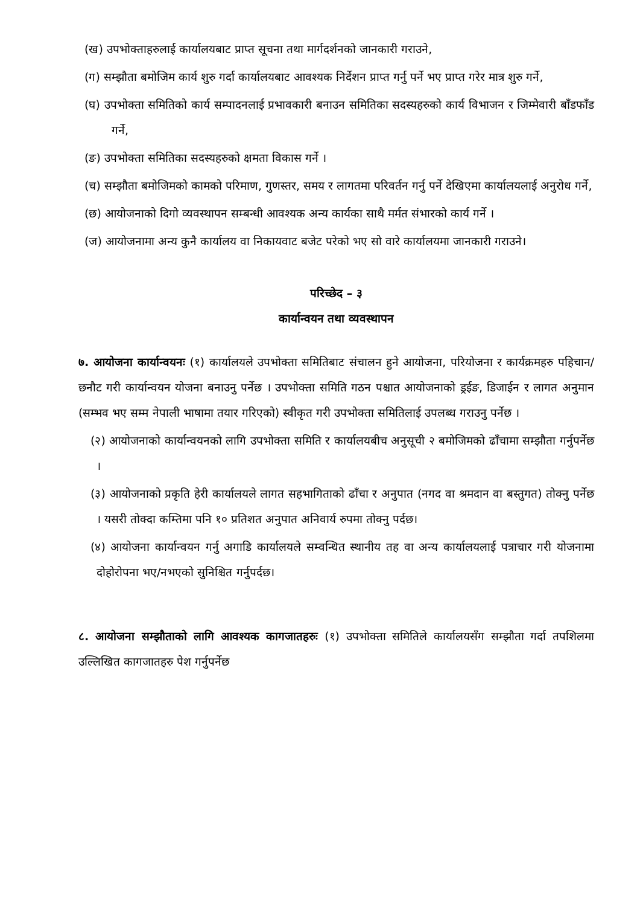(ख) उपभोक्ताहरुलाई कार्यालयबाट प्राप्त सूचना तथा मार्गदर्शनको जानकारी गराउने,
(ग) सम्झौता बमोजिम कार्य शुरु गर्दा कार्यालयबाट आवश्यक निर्देशन प्राप्त गर्नु पर्ने भए प्राप्त गरेर मात्र शुरु गर्ने,
(घ) उपभोक्ता समितिको कार्य सम्पादनलाई प्रभावकारी बनाउन समितिका सदस्यहरुको कार्य विभाजन र जिम्मेवारी बाँडफाँड गर्ने,
(ङ) उपभोक्ता समितिका सदस्यहरुको क्षमता विकास गर्ने ।
(च) सम्झौता बमोजिमको कामको परिमाण, गुणस्तर, समय र लागतमा परिवर्तन गर्नु पर्ने देखिएमा कार्यालयलाई अनुरोध गर्ने,
(छ) आयोजनाको दिगो व्यवस्थापन सम्बन्धी आवश्यक अन्य कार्यका साथै मर्मत संभारको कार्य गर्ने ।
(ज) आयोजनामा अन्य कुनै कार्यालय वा निकायवाट बजेट परेको भए सो वारे कार्यालयमा जानकारी गराउने।
परिच्छेद – ३
कार्यान्वयन तथा व्यवस्थापन
७. आयोजना कार्यान्वयनः (१) कार्यालयले उपभोक्ता समितिबाट संचालन हुने आयोजना, परियोजना र कार्यक्रमहरु पहिचान/छनौट गरी कार्यान्वयन योजना बनाउनु पर्नेछ । उपभोक्ता समिति गठन पश्चात आयोजनाको ड्रईङ, डिजाईन र लागत अनुमान (सम्भव भए सम्म नेपाली भाषामा तयार गरिएको) स्वीकृत गरी उपभोक्ता समितिलाई उपलब्ध गराउनु पर्नेछ ।
(२) आयोजनाको कार्यान्वयनको लागि उपभोक्ता समिति र कार्यालयबीच अनुसूची २ बमोजिमको ढाँचामा सम्झौता गर्नुपर्नेछ ।
(३) आयोजनाको प्रकृति हेरी कार्यालयले लागत सहभागिताको ढाँचा र अनुपात (नगद वा श्रमदान वा बस्तुगत) तोक्नु पर्नेछ । यसरी तोक्दा कम्तिमा पनि १० प्रतिशत अनुपात अनिवार्य रुपमा तोक्नु पर्दछ।
(४) आयोजना कार्यान्वयन गर्नु अगाडि कार्यालयले सम्वन्धित स्थानीय तह वा अन्य कार्यालयलाई पत्राचार गरी योजनामा दोहोरोपना भए/नभएको सुनिश्चित गर्नुपर्दछ।
८. आयोजना सम्झौताको लागि आवश्यक कागजातहरुः (१) उपभोक्ता समितिले कार्यालयसँग सम्झौता गर्दा तपशिलमा उल्लिखित कागजातहरु पेश गर्नुपर्नेछ